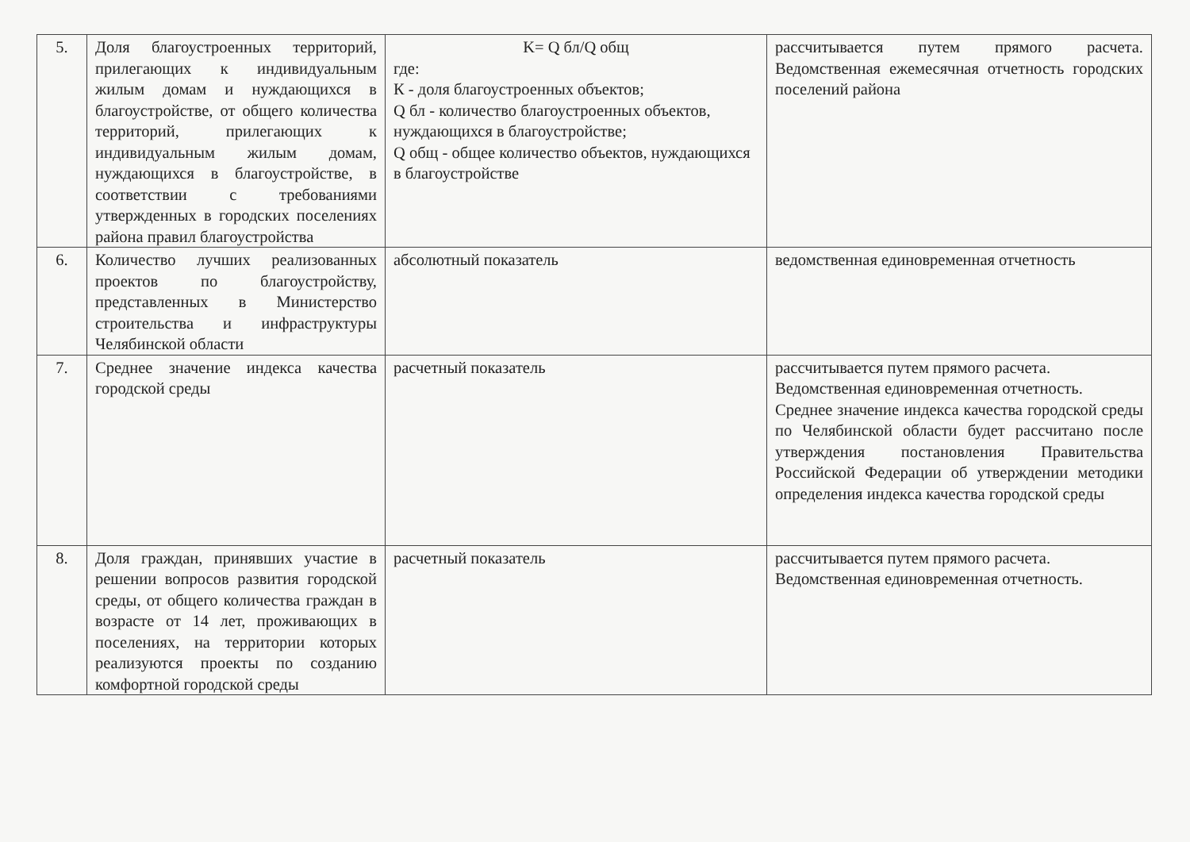| 5. | Доля благоустроенных территорий, прилегающих к индивидуальным жилым домам и нуждающихся в благоустройстве, от общего количества территорий, прилегающих к индивидуальным жилым домам, нуждающихся в благоустройстве, в соответствии с требованиями утвержденных в городских поселениях района правил благоустройства | K= Q бл/Q общ где: К - доля благоустроенных объектов; Q бл - количество благоустроенных объектов, нуждающихся в благоустройстве; Q общ - общее количество объектов, нуждающихся в благоустройстве | рассчитывается путем прямого расчета. Ведомственная ежемесячная отчетность городских поселений района |
| 6. | Количество лучших реализованных проектов по благоустройству, представленных в Министерство строительства и инфраструктуры Челябинской области | абсолютный показатель | ведомственная единовременная отчетность |
| 7. | Среднее значение индекса качества городской среды | расчетный показатель | рассчитывается путем прямого расчета. Ведомственная единовременная отчетность. Среднее значение индекса качества городской среды по Челябинской области будет рассчитано после утверждения постановления Правительства Российской Федерации об утверждении методики определения индекса качества городской среды |
| 8. | Доля граждан, принявших участие в решении вопросов развития городской среды, от общего количества граждан в возрасте от 14 лет, проживающих в поселениях, на территории которых реализуются проекты по созданию комфортной городской среды | расчетный показатель | рассчитывается путем прямого расчета. Ведомственная единовременная отчетность. |